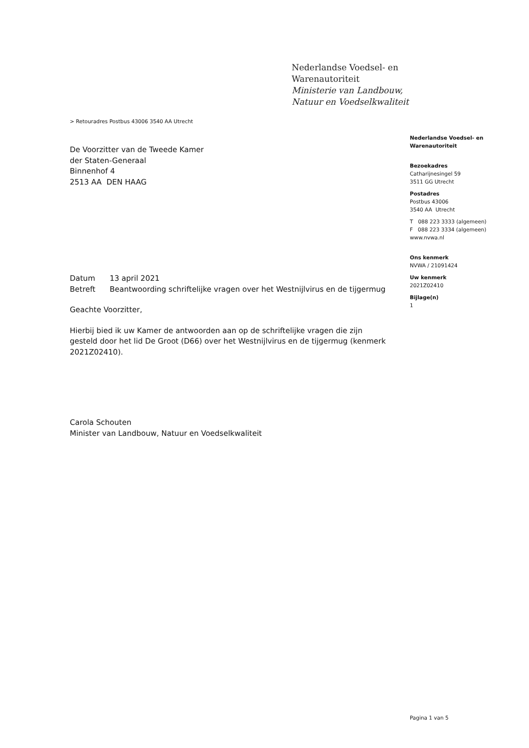Nederlandse Voedsel- en
Warenautoriteit
Ministerie van Landbouw,
Natuur en Voedselkwaliteit
> Retouradres Postbus 43006 3540 AA Utrecht
Nederlandse Voedsel- en
Warenautoriteit
Bezoekadres
Catharijnesingel 59
3511 GG Utrecht
Postadres
Postbus 43006
3540 AA Utrecht
T 088 223 3333 (algemeen)
F 088 223 3334 (algemeen)
www.nvwa.nl
Ons kenmerk
NVWA / 21091424
Uw kenmerk
2021Z02410
Bijlage(n)
1
De Voorzitter van de Tweede Kamer
der Staten-Generaal
Binnenhof 4
2513 AA DEN HAAG
| Datum | 13 april 2021 |
| Betreft | Beantwoording schriftelijke vragen over het Westnijlvirus en de tijgermug |
Geachte Voorzitter,
Hierbij bied ik uw Kamer de antwoorden aan op de schriftelijke vragen die zijn gesteld door het lid De Groot (D66) over het Westnijlvirus en de tijgermug (kenmerk 2021Z02410).
Carola Schouten
Minister van Landbouw, Natuur en Voedselkwaliteit
Pagina 1 van 5